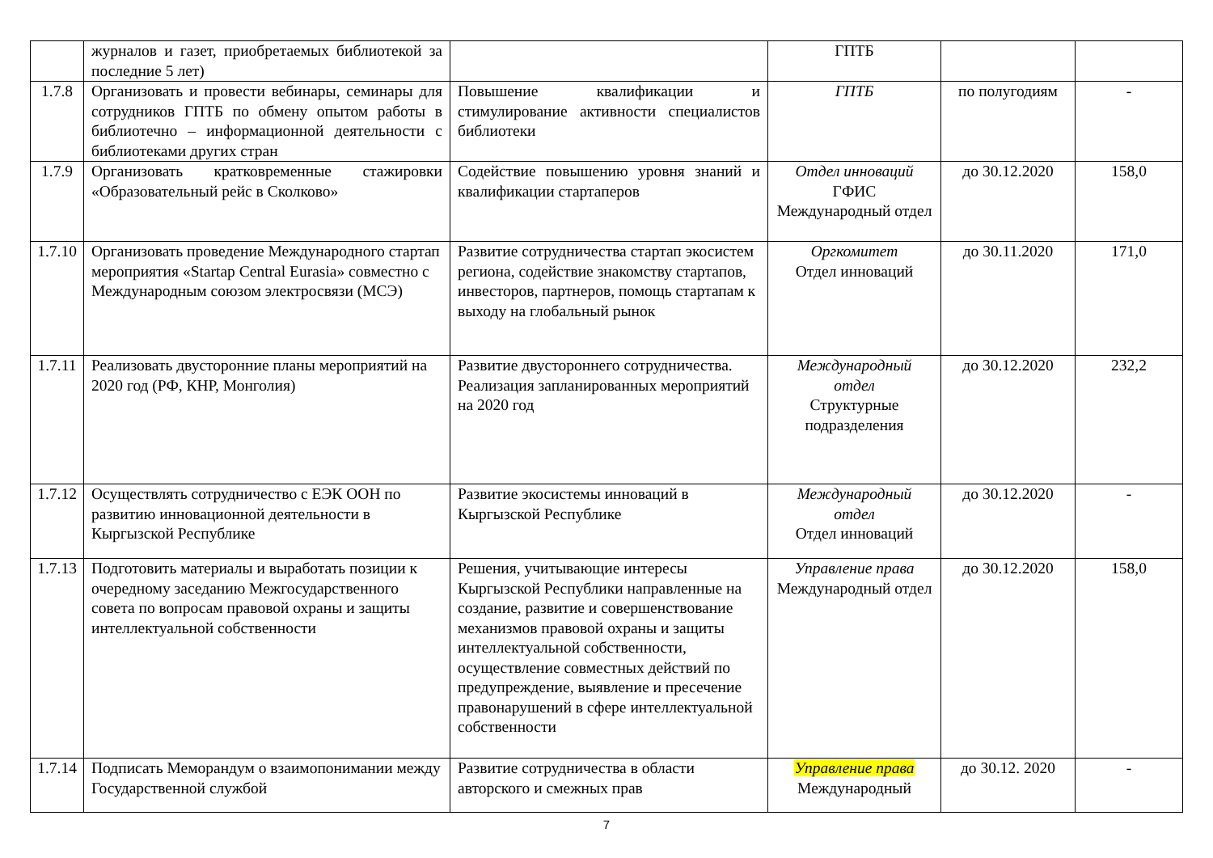| | журналов и газет, приобретаемых библиотекой за последние 5 лет) | | ГПТБ | | |
| 1.7.8 | Организовать и провести вебинары, семинары для сотрудников ГПТБ по обмену опытом работы в библиотечно – информационной деятельности с библиотеками других стран | Повышение квалификации и стимулирование активности специалистов библиотеки | ГПТБ | по полугодиям | - |
| 1.7.9 | Организовать кратковременные стажировки «Образовательный рейс в Сколково» | Содействие повышению уровня знаний и квалификации стартаперов | Отдел инноваций ГФИС Международный отдел | до 30.12.2020 | 158,0 |
| 1.7.10 | Организовать проведение Международного стартап мероприятия «Startap Central Eurasia» совместно с Международным союзом электросвязи (МСЭ) | Развитие сотрудничества стартап экосистем региона, содействие знакомству стартапов, инвесторов, партнеров, помощь стартапам к выходу на глобальный рынок | Оргкомитет Отдел инноваций | до 30.11.2020 | 171,0 |
| 1.7.11 | Реализовать двусторонние планы мероприятий на 2020 год (РФ, КНР, Монголия) | Развитие двустороннего сотрудничества. Реализация запланированных мероприятий на 2020 год | Международный отдел Структурные подразделения | до 30.12.2020 | 232,2 |
| 1.7.12 | Осуществлять сотрудничество с ЕЭК ООН по развитию инновационной деятельности в Кыргызской Республике | Развитие экосистемы инноваций в Кыргызской Республике | Международный отдел Отдел инноваций | до 30.12.2020 | - |
| 1.7.13 | Подготовить материалы и выработать позиции к очередному заседанию Межгосударственного совета по вопросам правовой охраны и защиты интеллектуальной собственности | Решения, учитывающие интересы Кыргызской Республики направленные на создание, развитие и совершенствование механизмов правовой охраны и защиты интеллектуальной собственности, осуществление совместных действий по предупреждение, выявление и пресечение правонарушений в сфере интеллектуальной собственности | Управление права Международный отдел | до 30.12.2020 | 158,0 |
| 1.7.14 | Подписать Меморандум о взаимопонимании между Государственной службой | Развитие сотрудничества в области авторского и смежных прав | Управление права Международный | до 30.12. 2020 | - |
7